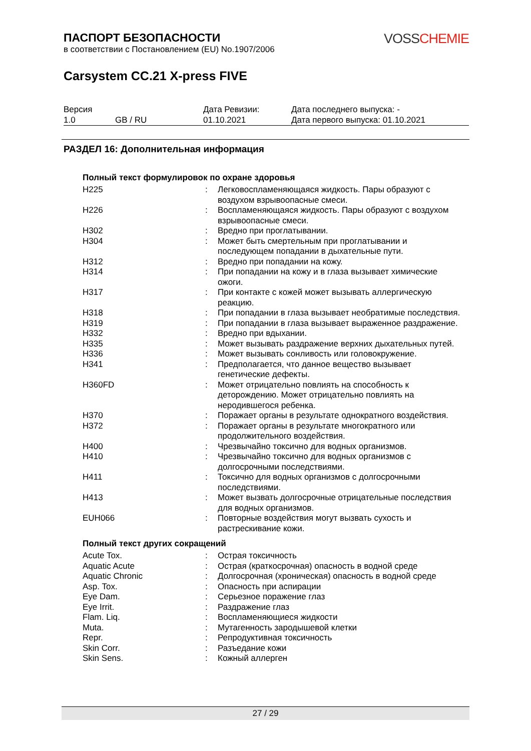VOSS CHEMIE
ПАСПОРТ БЕЗОПАСНОСТИ
в соответствии с Постановлением (EU) No.1907/2006
Carsystem CC.21 X-press FIVE
| Версия 1.0 | GB / RU | Дата Ревизии: 01.10.2021 | Дата последнего выпуска: - Дата первого выпуска: 01.10.2021 |
РАЗДЕЛ 16: Дополнительная информация
Полный текст формулировок по охране здоровья
| H225 | : | Легковоспламеняющаяся жидкость. Пары образуют с воздухом взрывоопасные смеси. |
| H226 | : | Воспламеняющаяся жидкость. Пары образуют с воздухом взрывоопасные смеси. |
| H302 | : | Вредно при проглатывании. |
| H304 | : | Может быть смертельным при проглатывании и последующем попадании в дыхательные пути. |
| H312 | : | Вредно при попадании на кожу. |
| H314 | : | При попадании на кожу и в глаза вызывает химические ожоги. |
| H317 | : | При контакте с кожей может вызывать аллергическую реакцию. |
| H318 | : | При попадании в глаза вызывает необратимые последствия. |
| H319 | : | При попадании в глаза вызывает выраженное раздражение. |
| H332 | : | Вредно при вдыхании. |
| H335 | : | Может вызывать раздражение верхних дыхательных путей. |
| H336 | : | Может вызывать сонливость или головокружение. |
| H341 | : | Предполагается, что данное вещество вызывает генетические дефекты. |
| H360FD | : | Может отрицательно повлиять на способность к деторождению. Может отрицательно повлиять на неродившегося ребенка. |
| H370 | : | Поражает органы в результате однократного воздействия. |
| H372 | : | Поражает органы в результате многократного или продолжительного воздействия. |
| H400 | : | Чрезвычайно токсично для водных организмов. |
| H410 | : | Чрезвычайно токсично для водных организмов с долгосрочными последствиями. |
| H411 | : | Токсично для водных организмов с долгосрочными последствиями. |
| H413 | : | Может вызвать долгосрочные отрицательные последствия для водных организмов. |
| EUH066 | : | Повторные воздействия могут вызвать сухость и растрескивание кожи. |
Полный текст других сокращений
| Acute Tox. | : | Острая токсичность |
| Aquatic Acute | : | Острая (краткосрочная) опасность в водной среде |
| Aquatic Chronic | : | Долгосрочная (хроническая) опасность в водной среде |
| Asp. Tox. | : | Опасность при аспирации |
| Eye Dam. | : | Серьезное поражение глаз |
| Eye Irrit. | : | Раздражение глаз |
| Flam. Liq. | : | Воспламеняющиеся жидкости |
| Muta. | : | Мутагенность зародышевой клетки |
| Repr. | : | Репродуктивная токсичность |
| Skin Corr. | : | Разъедание кожи |
| Skin Sens. | : | Кожный аллерген |
27 / 29